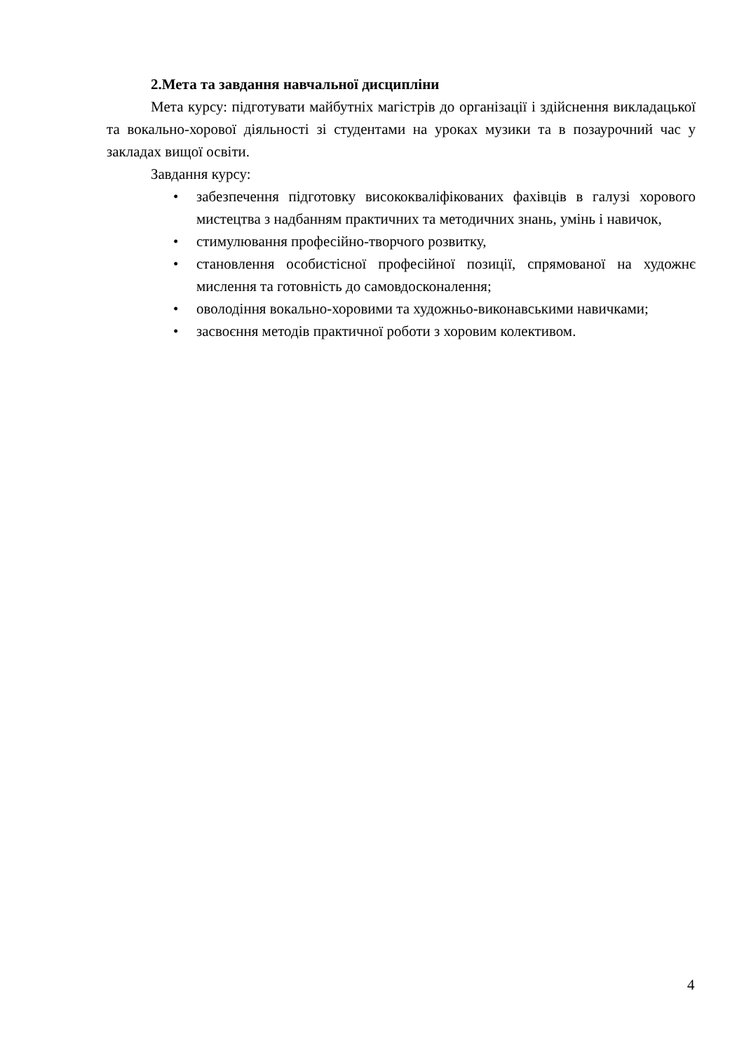2.Мета та завдання навчальної дисципліни
Мета курсу: підготувати майбутніх магістрів до організації і здійснення викладацької та вокально-хорової діяльності зі студентами на уроках музики та в позаурочний час у закладах вищої освіти.
Завдання курсу:
• забезпечення підготовку висококваліфікованих фахівців в галузі хорового мистецтва з надбанням практичних та методичних знань, умінь і навичок,
• стимулювання професійно-творчого розвитку,
• становлення особистісної професійної позиції, спрямованої на художнє мислення та готовність до самовдосконалення;
• оволодіння вокально-хоровими та художньо-виконавськими навичками;
• засвоєння методів практичної роботи з хоровим колективом.
4